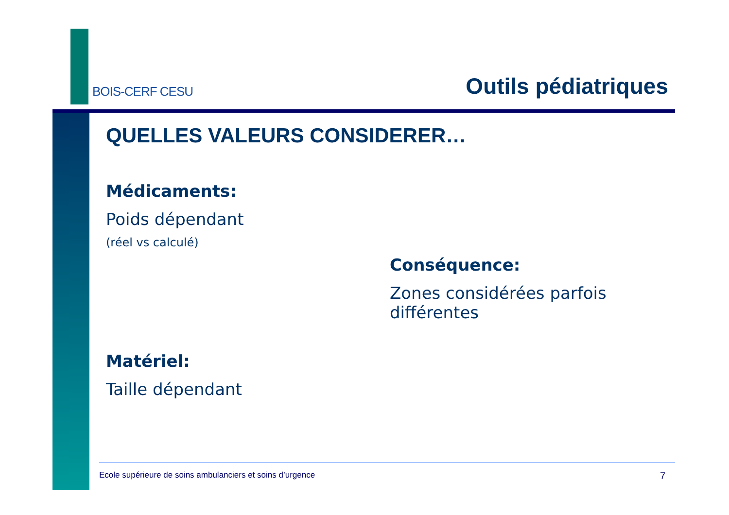BOIS-CERF CESU
Outils pédiatriques
QUELLES VALEURS CONSIDERER…
Médicaments:
Poids dépendant
(réel vs calculé)
Conséquence:
Zones considérées parfois différentes
Matériel:
Taille dépendant
Ecole supérieure de soins ambulanciers et soins d’urgence 7